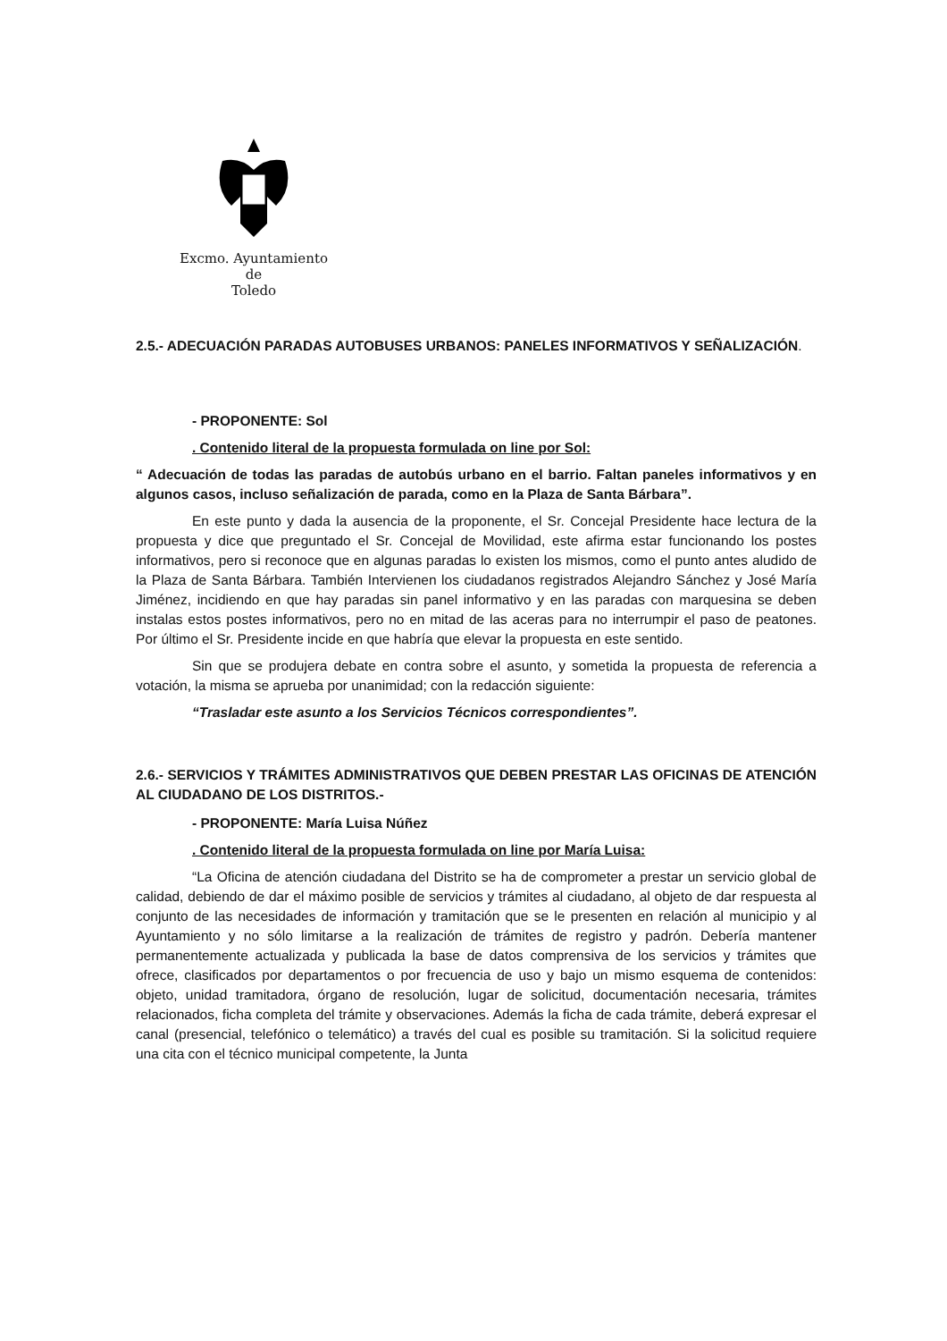Excmo. Ayuntamiento
de
Toledo
2.5.- ADECUACIÓN PARADAS AUTOBUSES URBANOS: PANELES INFORMATIVOS Y SEÑALIZACIÓN.
- PROPONENTE: Sol
. Contenido literal de la propuesta formulada on line por Sol:
“ Adecuación de todas las paradas de autobús urbano en el barrio. Faltan paneles informativos y en algunos casos, incluso señalización de parada, como en la Plaza de Santa Bárbara”.
En este punto y dada la ausencia de la proponente, el Sr. Concejal Presidente hace lectura de la propuesta y dice que preguntado el Sr. Concejal de Movilidad, este afirma estar funcionando los postes informativos, pero si reconoce que en algunas paradas lo existen los mismos, como el punto antes aludido de la Plaza de Santa Bárbara. También Intervienen los ciudadanos registrados Alejandro Sánchez y José María Jiménez, incidiendo en que hay paradas sin panel informativo y en las paradas con marquesina se deben instalas estos postes informativos, pero no en mitad de las aceras para no interrumpir el paso de peatones. Por último el Sr. Presidente incide en que habría que elevar la propuesta en este sentido.
Sin que se produjera debate en contra sobre el asunto, y sometida la propuesta de referencia a votación, la misma se aprueba por unanimidad; con la redacción siguiente:
“Trasladar este asunto a los Servicios Técnicos correspondientes”.
2.6.- SERVICIOS Y TRÁMITES ADMINISTRATIVOS QUE DEBEN PRESTAR LAS OFICINAS DE ATENCIÓN AL CIUDADANO DE LOS DISTRITOS.-
- PROPONENTE: María Luisa Núñez
. Contenido literal de la propuesta formulada on line por María Luisa:
“La Oficina de atención ciudadana del Distrito se ha de comprometer a prestar un servicio global de calidad, debiendo de dar el máximo posible de servicios y trámites al ciudadano, al objeto de dar respuesta al conjunto de las necesidades de información y tramitación que se le presenten en relación al municipio y al Ayuntamiento y no sólo limitarse a la realización de trámites de registro y padrón. Debería mantener permanentemente actualizada y publicada la base de datos comprensiva de los servicios y trámites que ofrece, clasificados por departamentos o por frecuencia de uso y bajo un mismo esquema de contenidos: objeto, unidad tramitadora, órgano de resolución, lugar de solicitud, documentación necesaria, trámites relacionados, ficha completa del trámite y observaciones. Además la ficha de cada trámite, deberá expresar el canal (presencial, telefónico o telemático) a través del cual es posible su tramitación. Si la solicitud requiere una cita con el técnico municipal competente, la Junta